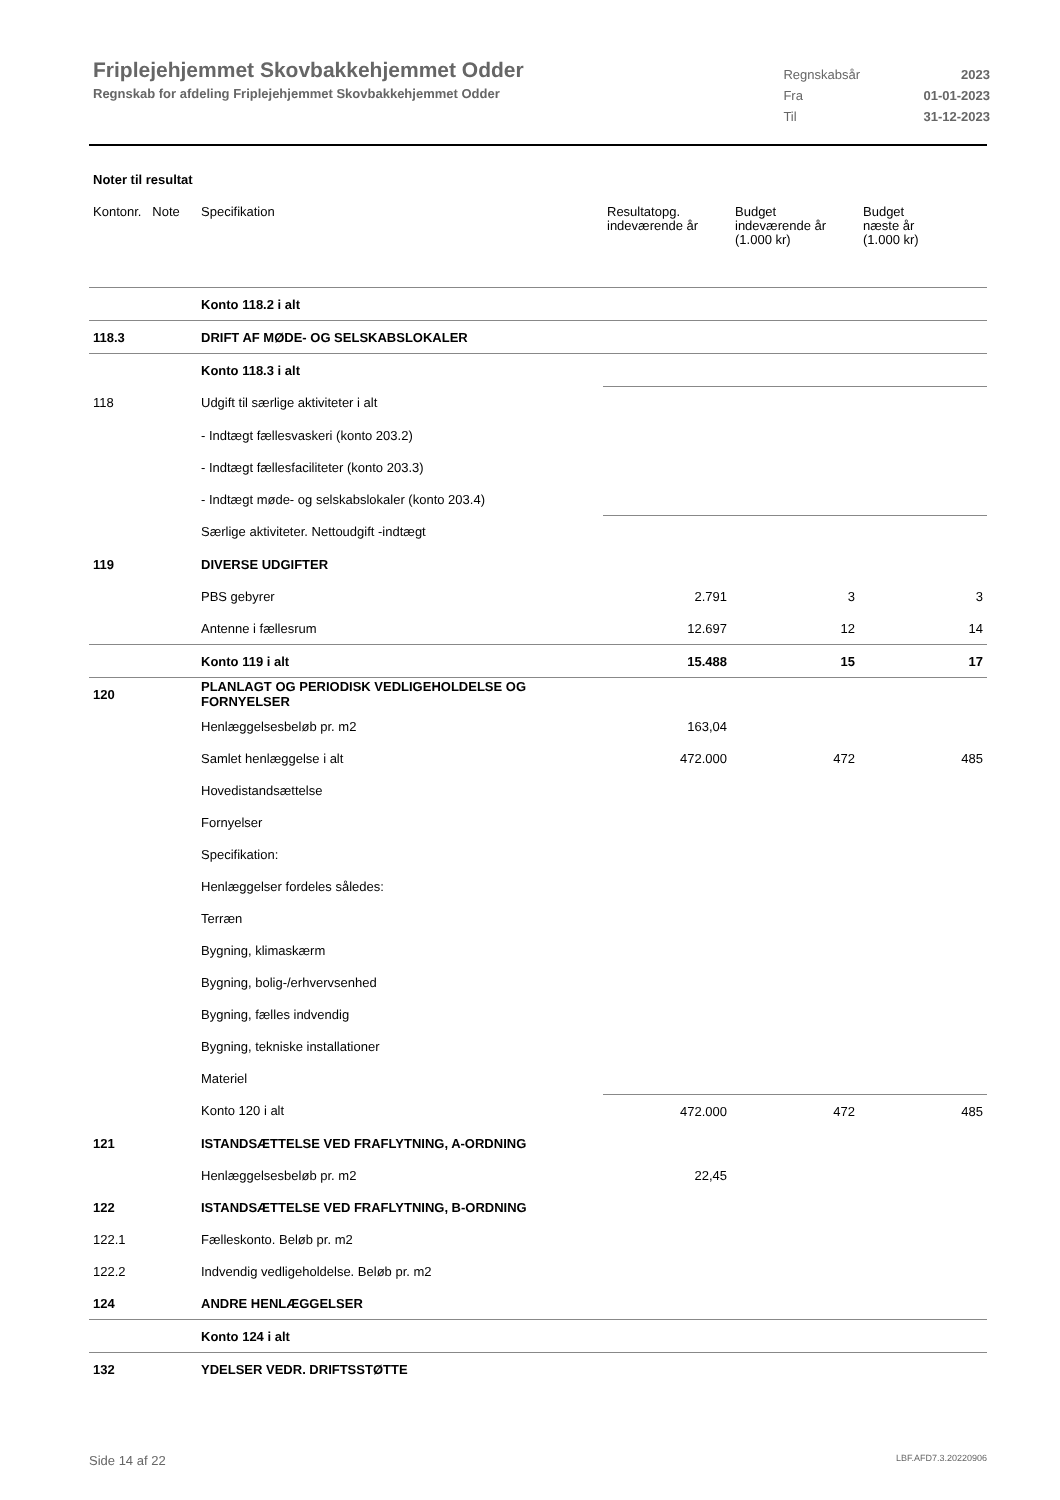Friplejehjemmet Skovbakkehjemmet Odder
Regnskab for afdeling Friplejehjemmet Skovbakkehjemmet Odder
| Regnskabsår | 2023 |
| Fra | 01-01-2023 |
| Til | 31-12-2023 |
Noter til resultat
| Kontonr. Note | Specifikation | Resultatopg. indeværende år | Budget indeværende år (1.000 kr) | Budget næste år (1.000 kr) |
| --- | --- | --- | --- | --- |
| | Konto 118.2 i alt | | | |
| 118.3 | DRIFT AF MØDE- OG SELSKABSLOKALER | | | |
| | Konto 118.3 i alt | | | |
| 118 | Udgift til særlige aktiviteter i alt | | | |
| | - Indtægt fællesvaskeri (konto 203.2) | | | |
| | - Indtægt fællesfaciliteter (konto 203.3) | | | |
| | - Indtægt møde- og selskabslokaler (konto 203.4) | | | |
| | Særlige aktiviteter. Nettoudgift -indtægt | | | |
| 119 | DIVERSE UDGIFTER | | | |
| | PBS gebyrer | 2.791 | 3 | 3 |
| | Antenne i fællesrum | 12.697 | 12 | 14 |
| | Konto 119 i alt | 15.488 | 15 | 17 |
| 120 | PLANLAGT OG PERIODISK VEDLIGEHOLDELSE OG FORNYELSER | | | |
| | Henlæggelsesbeløb pr. m2 | 163,04 | | |
| | Samlet henlæggelse i alt | 472.000 | 472 | 485 |
| | Hovedistandsættelse | | | |
| | Fornyelser | | | |
| | Specifikation: | | | |
| | Henlæggelser fordeles således: | | | |
| | Terræn | | | |
| | Bygning, klimaskærm | | | |
| | Bygning, bolig-/erhvervsenhed | | | |
| | Bygning, fælles indvendig | | | |
| | Bygning, tekniske installationer | | | |
| | Materiel | | | |
| | Konto 120 i alt | 472.000 | 472 | 485 |
| 121 | ISTANDSÆTTELSE VED FRAFLYTNING, A-ORDNING | | | |
| | Henlæggelsesbeløb pr. m2 | 22,45 | | |
| 122 | ISTANDSÆTTELSE VED FRAFLYTNING, B-ORDNING | | | |
| 122.1 | Fælleskonto. Beløb pr. m2 | | | |
| 122.2 | Indvendig vedligeholdelse. Beløb pr. m2 | | | |
| 124 | ANDRE HENLÆGGELSER | | | |
| | Konto 124 i alt | | | |
| 132 | YDELSER VEDR. DRIFTSSTØTTE | | | |
Side 14 af 22 LBF.AFD7.3.20220906